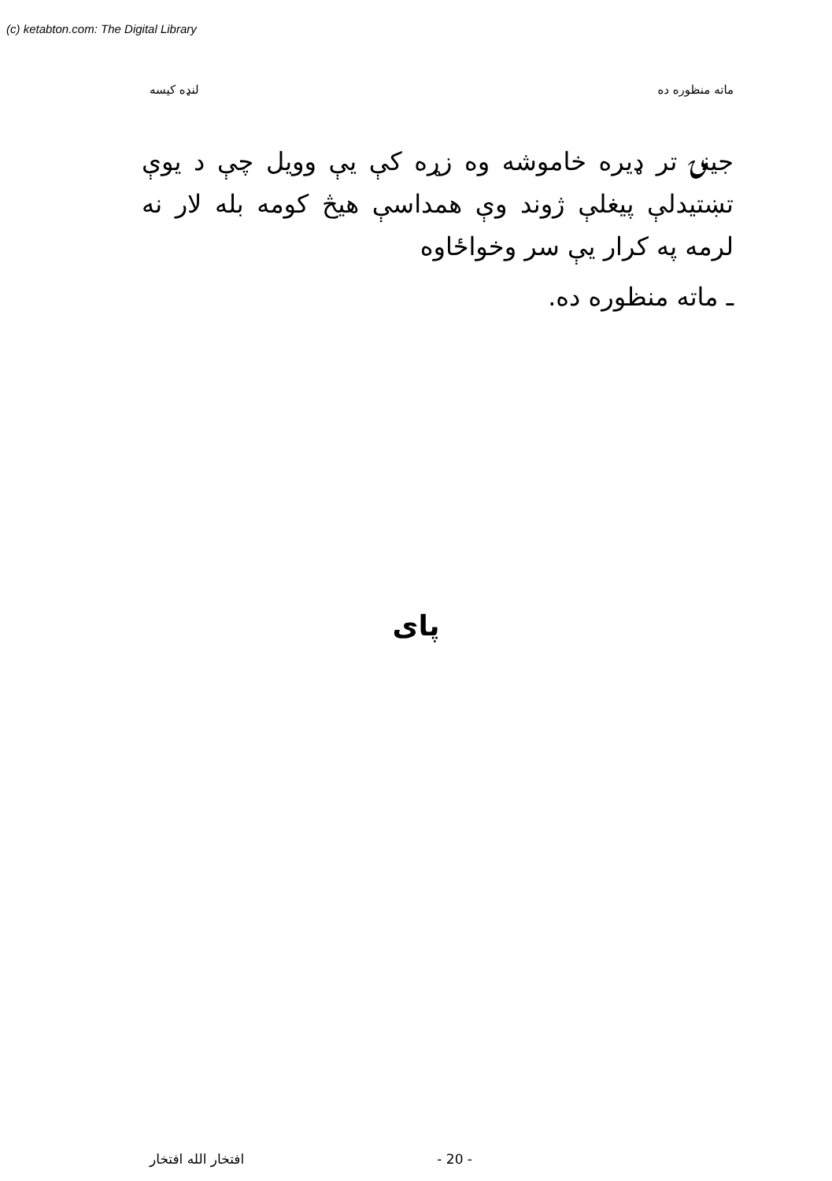(c) ketabton.com: The Digital Library
ماته منظوره ده لنډه كيسه
جينۍ تر ډيره خاموشه وه زړه کې يې وويل چې د يوې تښتيدلې پيغلې ژوند وې همداسې هيڅ کومه بله لار نه لرمه په کرار يې سر وخواځاوه
ـ ماته منظوره ده.
پای
افتخار الله افتخار - 20 -